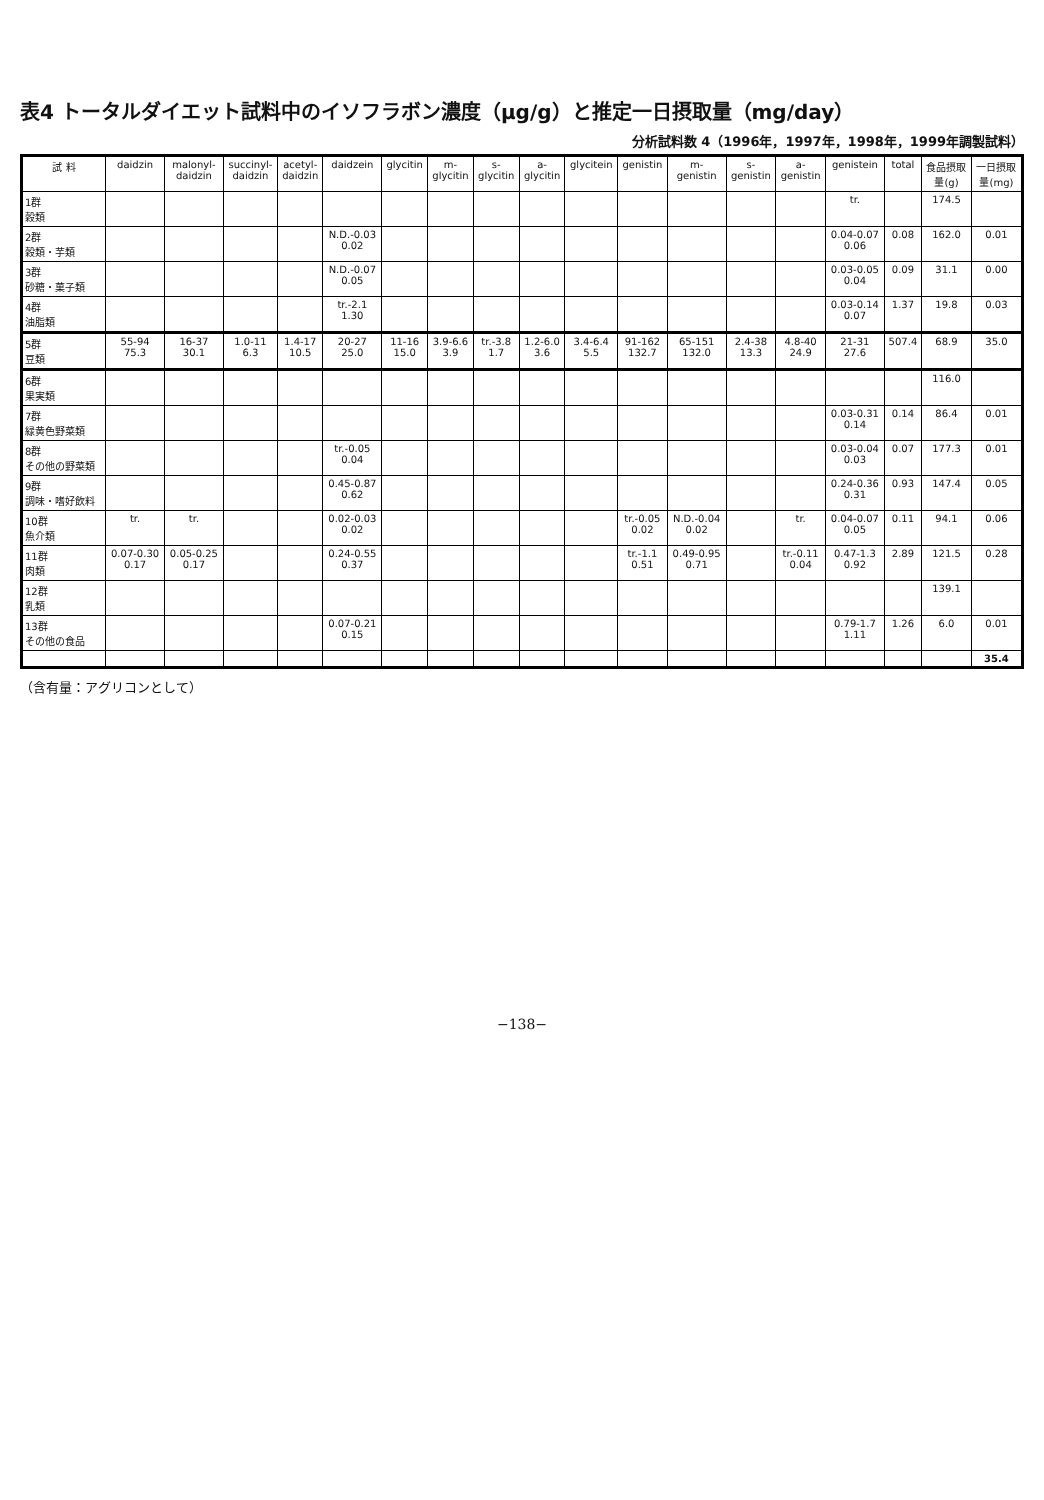表4 トータルダイエット試料中のイソフラボン濃度（μg/g）と推定一日摂取量（mg/day）
分析試料数 4（1996年，1997年，1998年，1999年調製試料）
| 試 料 | daidzin | malonyl- daidzin | succinyl- daidzin | acetyl- daidzin | daidzein | glycitin | m- glycitin | s- glycitin | a- glycitin | glycitein | genistin | m- genistin | s- genistin | a- genistin | genistein | total | 食品摂取 量(g) | 一日摂取 量(mg) |
| --- | --- | --- | --- | --- | --- | --- | --- | --- | --- | --- | --- | --- | --- | --- | --- | --- | --- | --- |
| 1群 穀類 | | | | | | | | | | | | | | | tr. | | 174.5 | |
| 2群 穀類・芋類 | | | | | N.D.-0.03 0.02 | | | | | | | | | | 0.04-0.07 0.06 | 0.08 | 162.0 | 0.01 |
| 3群 砂糖・菓子類 | | | | | N.D.-0.07 0.05 | | | | | | | | | | 0.03-0.05 0.04 | 0.09 | 31.1 | 0.00 |
| 4群 油脂類 | | | | | tr.-2.1 1.30 | | | | | | | | | | 0.03-0.14 0.07 | 1.37 | 19.8 | 0.03 |
| 5群 豆類 | 55-94 75.3 | 16-37 30.1 | 1.0-11 6.3 | 1.4-17 10.5 | 20-27 25.0 | 11-16 15.0 | 3.9-6.6 3.9 | tr.-3.8 1.7 | 1.2-6.0 3.6 | 3.4-6.4 5.5 | 91-162 132.7 | 65-151 132.0 | 2.4-38 13.3 | 4.8-40 24.9 | 21-31 27.6 | 507.4 | 68.9 | 35.0 |
| 6群 果実類 | | | | | | | | | | | | | | | | | 116.0 | |
| 7群 緑黄色野菜類 | | | | | | | | | | | | | | | 0.03-0.31 0.14 | 0.14 | 86.4 | 0.01 |
| 8群 その他の野菜類 | | | | | tr.-0.05 0.04 | | | | | | | | | | 0.03-0.04 0.03 | 0.07 | 177.3 | 0.01 |
| 9群 調味・嗜好飲料 | | | | | 0.45-0.87 0.62 | | | | | | | | | | 0.24-0.36 0.31 | 0.93 | 147.4 | 0.05 |
| 10群 魚介類 | tr. | tr. | | | 0.02-0.03 0.02 | | | | | | tr.-0.05 0.02 | N.D.-0.04 0.02 | | tr. | 0.04-0.07 0.05 | 0.11 | 94.1 | 0.06 |
| 11群 肉類 | 0.07-0.30 0.17 | 0.05-0.25 0.17 | | | 0.24-0.55 0.37 | | | | | | tr.-1.1 0.51 | 0.49-0.95 0.71 | | tr.-0.11 0.04 | 0.47-1.3 0.92 | 2.89 | 121.5 | 0.28 |
| 12群 乳類 | | | | | | | | | | | | | | | | | 139.1 | |
| 13群 その他の食品 | | | | | 0.07-0.21 0.15 | | | | | | | | | | 0.79-1.7 1.11 | 1.26 | 6.0 | 0.01 |
| | | | | | | | | | | | | | | | | | | 35.4 |
（含有量：アグリコンとして）
−138−